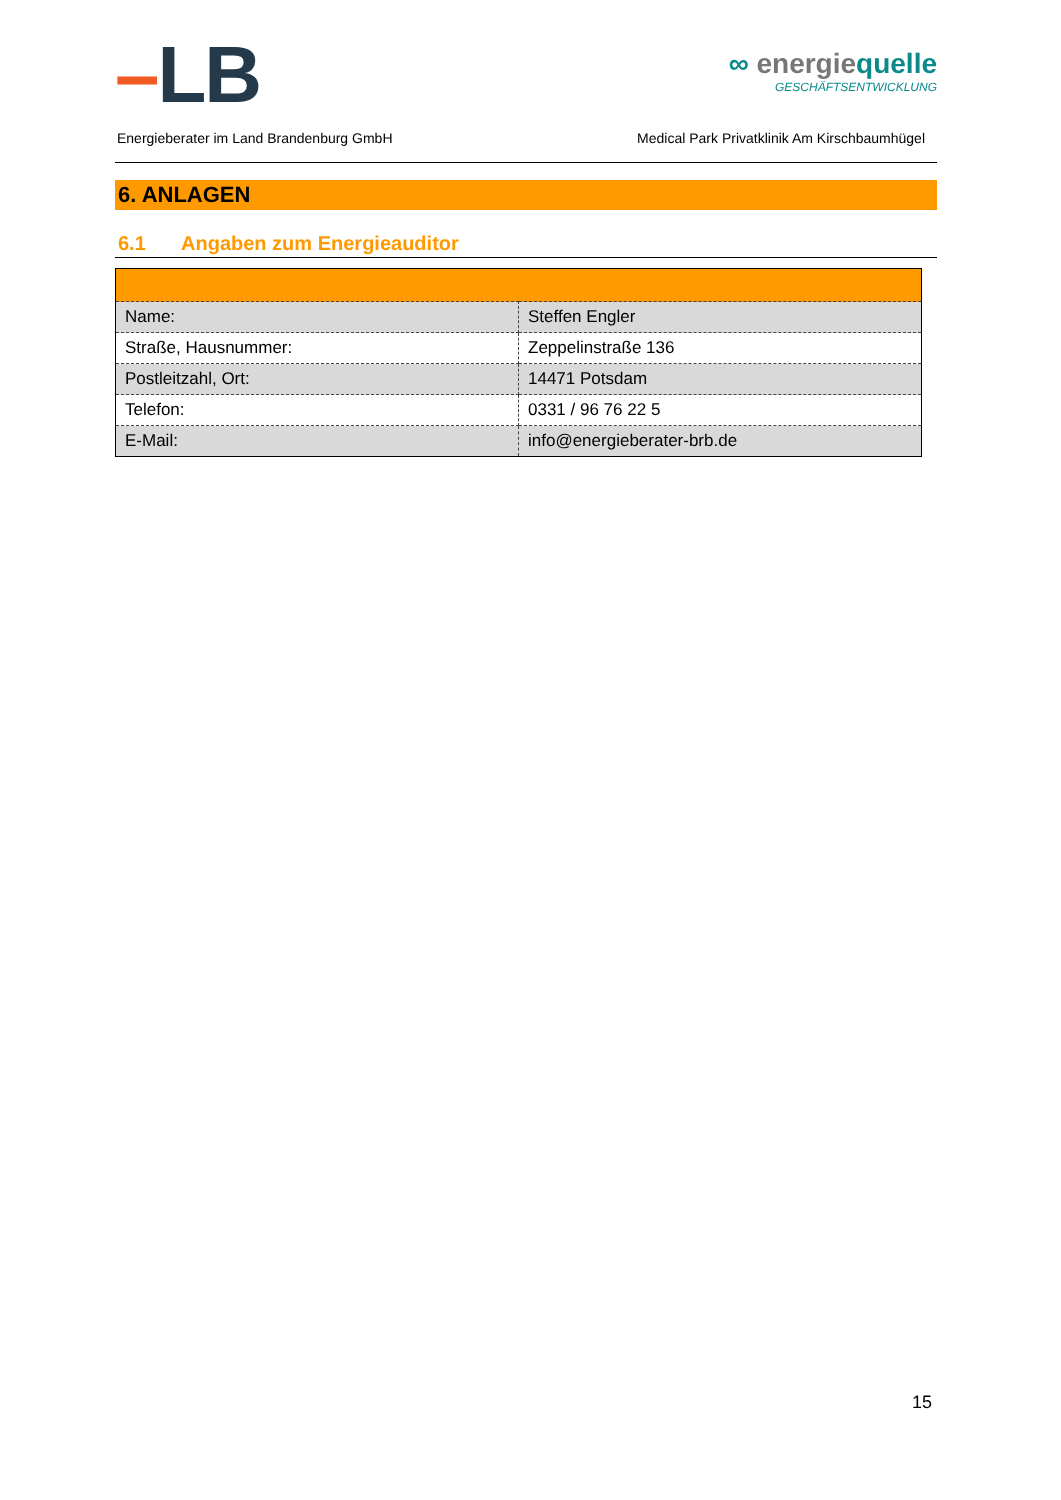–LB
∞ energiequelle
GESCHÄFTSENTWICKLUNG
Energieberater im Land Brandenburg GmbH Medical Park Privatklinik Am Kirschbaumhügel
6. ANLAGEN
6.1 Angaben zum Energieauditor
| Name: | Steffen Engler |
| Straße, Hausnummer: | Zeppelinstraße 136 |
| Postleitzahl, Ort: | 14471 Potsdam |
| Telefon: | 0331 / 96 76 22 5 |
| E-Mail: | info@energieberater-brb.de |
15